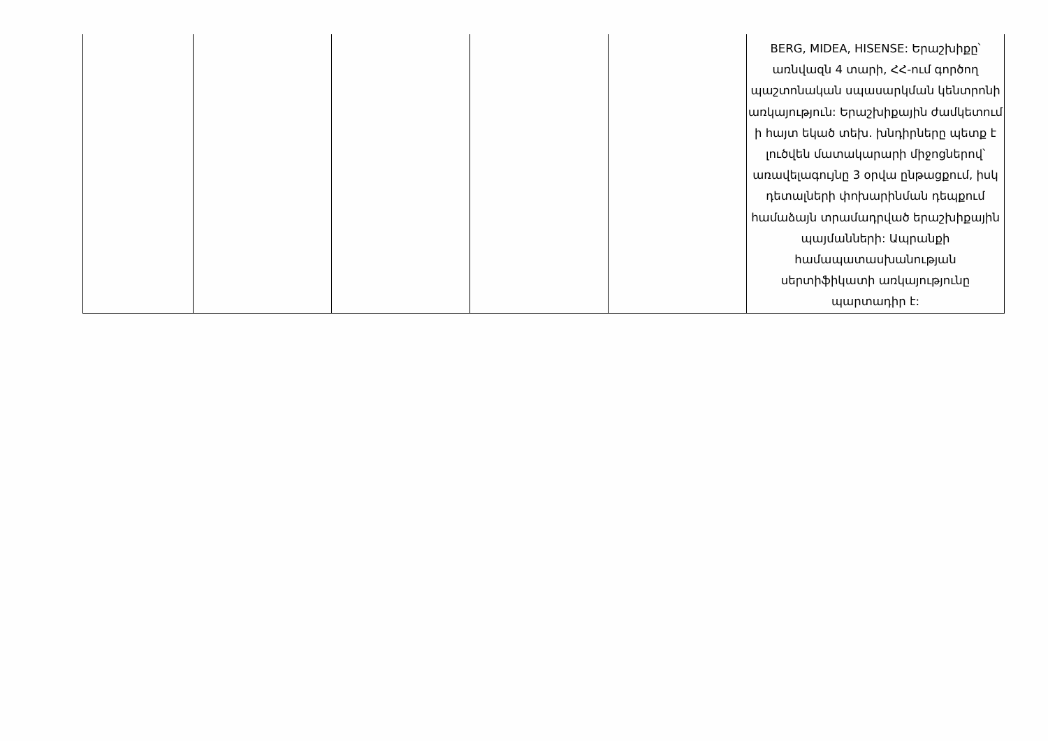| | | | | | BERG, MIDEA, HISENSE: Երաշխիքը՝ առնվազն 4 տարի, ՀՀ-ում գործող պաշտոնական սպասարկման կենտրոնի առկայություն: Երաշխիքային ժամկետում ի հայտ եկած տեխ. խնդիրները պետք է լուծվեն մատակարարի միջոցներով՝ առավելագույնը 3 օրվա ընթացքում, իսկ դետալների փոխարինման դեպքում համաձայն տրամադրված երաշխիքային պայմանների: Ապրանքի համապատասխանության սերտիֆիկատի առկայությունը պարտադիր է: |